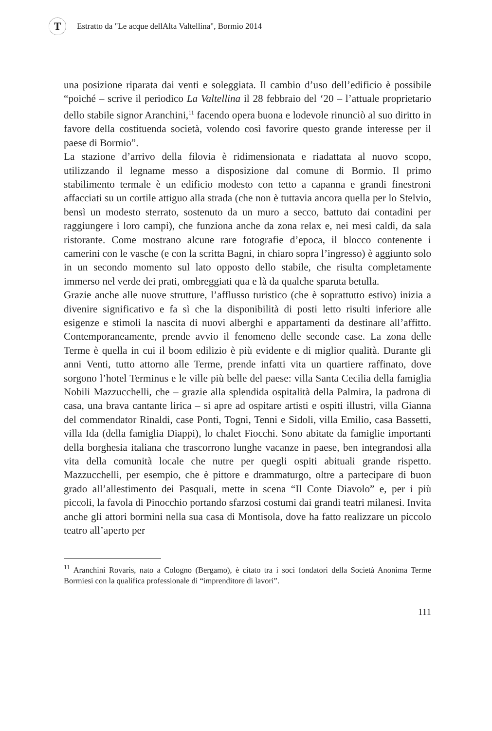T
Estratto da "Le acque dellAlta Valtellina", Bormio 2014
una posizione riparata dai venti e soleggiata. Il cambio d’uso dell’edificio è possibile “poiché – scrive il periodico La Valtellina il 28 febbraio del ‘20 – l’attuale proprietario dello stabile signor Aranchini,<sup>11</sup> facendo opera buona e lodevole rinunciò al suo diritto in favore della costituenda società, volendo così favorire questo grande interesse per il paese di Bormio”.
La stazione d’arrivo della filovia è ridimensionata e riadattata al nuovo scopo, utilizzando il legname messo a disposizione dal comune di Bormio. Il primo stabilimento termale è un edificio modesto con tetto a capanna e grandi finestroni affacciati su un cortile attiguo alla strada (che non è tuttavia ancora quella per lo Stelvio, bensì un modesto sterrato, sostenuto da un muro a secco, battuto dai contadini per raggiungere i loro campi), che funziona anche da zona relax e, nei mesi caldi, da sala ristorante. Come mostrano alcune rare fotografie d’epoca, il blocco contenente i camerini con le vasche (e con la scritta Bagni, in chiaro sopra l’ingresso) è aggiunto solo in un secondo momento sul lato opposto dello stabile, che risulta completamente immerso nel verde dei prati, ombreggiati qua e là da qualche sparuta betulla.
Grazie anche alle nuove strutture, l’afflusso turistico (che è soprattutto estivo) inizia a divenire significativo e fa sì che la disponibilità di posti letto risulti inferiore alle esigenze e stimoli la nascita di nuovi alberghi e appartamenti da destinare all’affitto. Contemporaneamente, prende avvio il fenomeno delle seconde case. La zona delle Terme è quella in cui il boom edilizio è più evidente e di miglior qualità. Durante gli anni Venti, tutto attorno alle Terme, prende infatti vita un quartiere raffinato, dove sorgono l’hotel Terminus e le ville più belle del paese: villa Santa Cecilia della famiglia Nobili Mazzucchelli, che – grazie alla splendida ospitalità della Palmira, la padrona di casa, una brava cantante lirica – si apre ad ospitare artisti e ospiti illustri, villa Gianna del commendator Rinaldi, case Ponti, Togni, Tenni e Sidoli, villa Emilio, casa Bassetti, villa Ida (della famiglia Diappi), lo chalet Fiocchi. Sono abitate da famiglie importanti della borghesia italiana che trascorrono lunghe vacanze in paese, ben integrandosi alla vita della comunità locale che nutre per quegli ospiti abituali grande rispetto. Mazzucchelli, per esempio, che è pittore e drammaturgo, oltre a partecipare di buon grado all’allestimento dei Pasquali, mette in scena “Il Conte Diavolo” e, per i più piccoli, la favola di Pinocchio portando sfarzosi costumi dai grandi teatri milanesi. Invita anche gli attori bormini nella sua casa di Montisola, dove ha fatto realizzare un piccolo teatro all’aperto per
<sup>11</sup> Aranchini Rovaris, nato a Cologno (Bergamo), è citato tra i soci fondatori della Società Anonima Terme Bormiesi con la qualifica professionale di “imprenditore di lavori”.
111